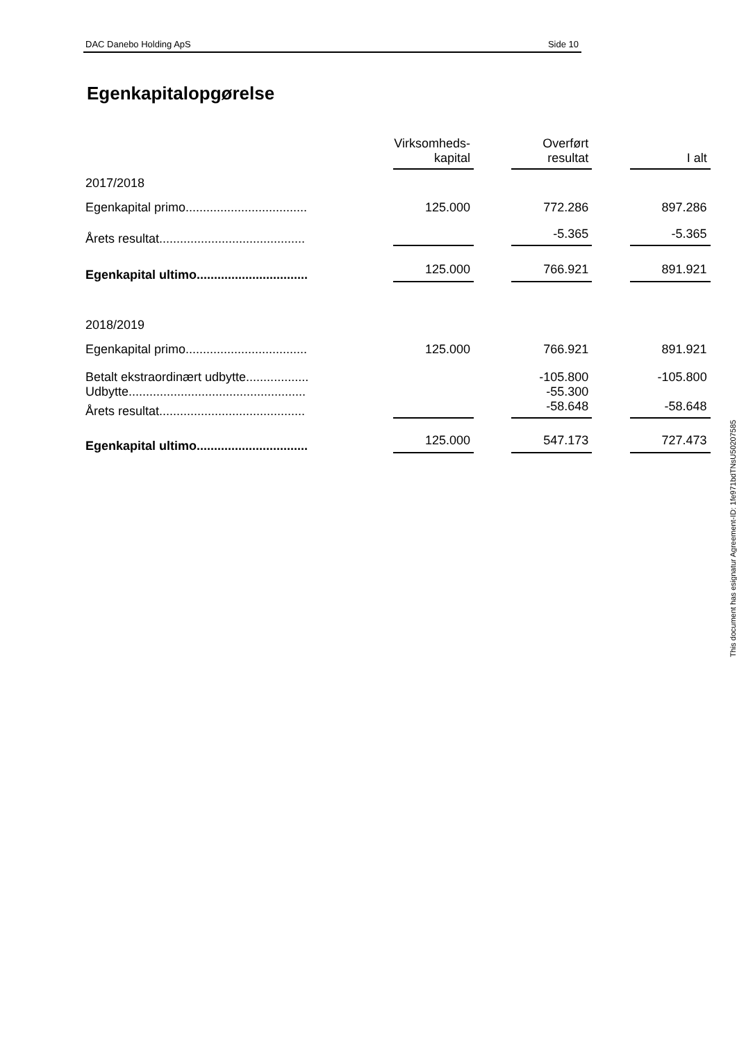DAC Danebo Holding ApS Side 10
Egenkapitalopgørelse
| | Virksomheds- kapital | Overført resultat | I alt |
| --- | --- | --- | --- |
| 2017/2018 | | | |
| Egenkapital primo................................... | 125.000 | 772.286 | 897.286 |
| Årets resultat.......................................... | | -5.365 | -5.365 |
| Egenkapital ultimo................................ | 125.000 | 766.921 | 891.921 |
| 2018/2019 | | | |
| Egenkapital primo................................... | 125.000 | 766.921 | 891.921 |
| Betalt ekstraordinært udbytte.................. | | -105.800 | -105.800 |
| Udbytte................................................... | | -55.300 | |
| Årets resultat.......................................... | | -58.648 | -58.648 |
| Egenkapital ultimo................................ | 125.000 | 547.173 | 727.473 |
This document has esignatur Agreement-ID: 1fe971bdTNsU50207585